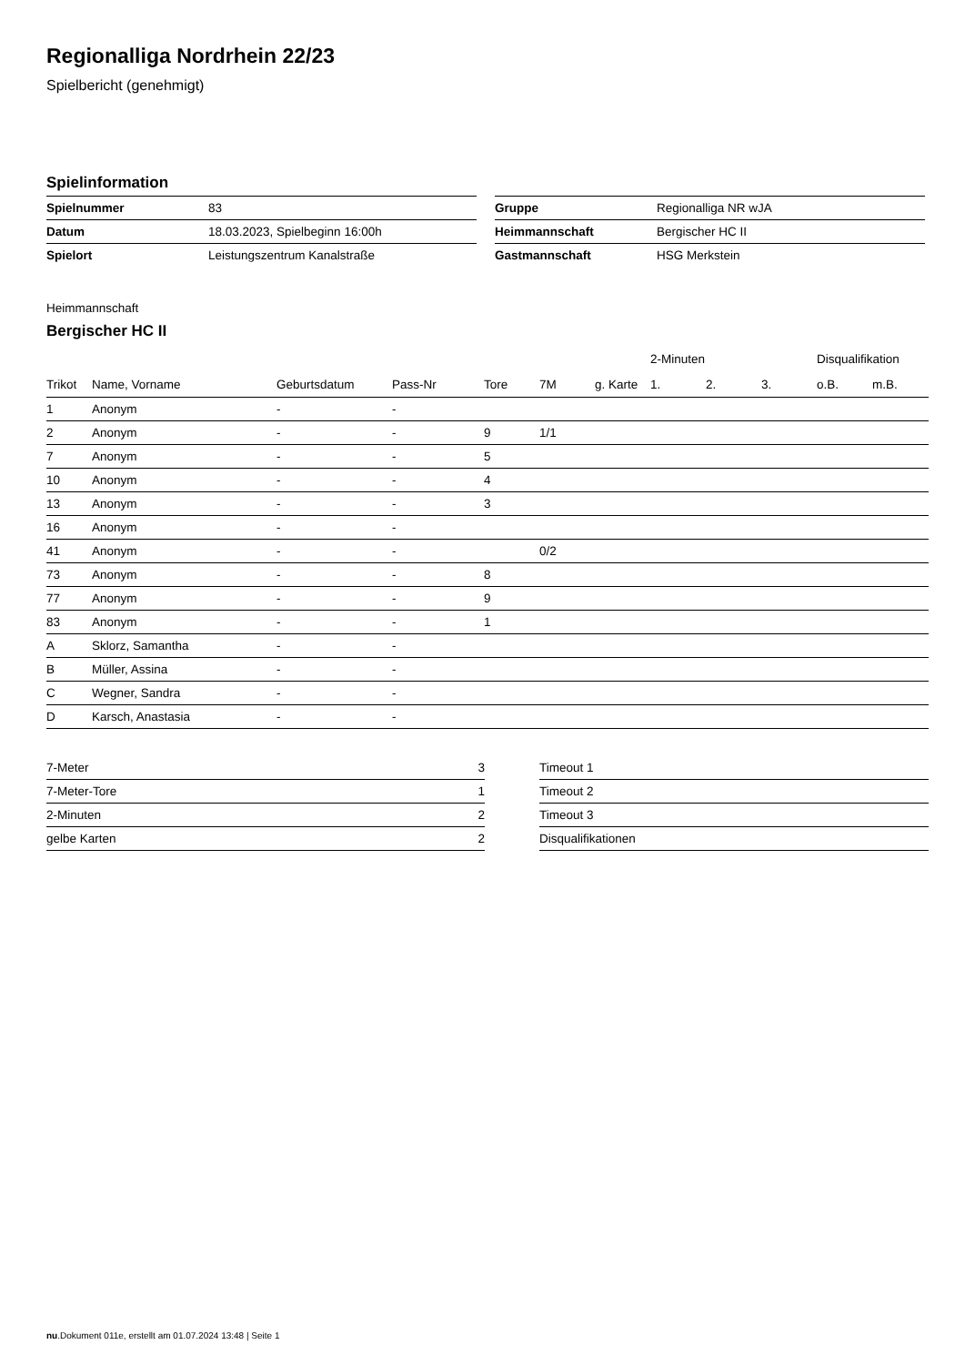Regionalliga Nordrhein 22/23
Spielbericht (genehmigt)
Spielinformation
| Spielnummer | 83 |
| Datum | 18.03.2023, Spielbeginn 16:00h |
| Spielort | Leistungszentrum Kanalstraße |
| Gruppe | Regionalliga NR wJA |
| Heimmannschaft | Bergischer HC II |
| Gastmannschaft | HSG Merkstein |
Heimmannschaft
Bergischer HC II
| | | | | | | | 2-Minuten | | | Disqualifikation | |
| --- | --- | --- | --- | --- | --- | --- | --- | --- | --- | --- | --- |
| Trikot | Name, Vorname | Geburtsdatum | Pass-Nr | Tore | 7M | g. Karte | 1. | 2. | 3. | o.B. | m.B. |
| 1 | Anonym | - | - | | | | | | | | |
| 2 | Anonym | - | - | 9 | 1/1 | | | | | | |
| 7 | Anonym | - | - | 5 | | | | | | | |
| 10 | Anonym | - | - | 4 | | | | | | | |
| 13 | Anonym | - | - | 3 | | | | | | | |
| 16 | Anonym | - | - | | | | | | | | |
| 41 | Anonym | - | - | | 0/2 | | | | | | |
| 73 | Anonym | - | - | 8 | | | | | | | |
| 77 | Anonym | - | - | 9 | | | | | | | |
| 83 | Anonym | - | - | 1 | | | | | | | |
| A | Sklorz, Samantha | - | - | | | | | | | | |
| B | Müller, Assina | - | - | | | | | | | | |
| C | Wegner, Sandra | - | - | | | | | | | | |
| D | Karsch, Anastasia | - | - | | | | | | | | |
| 7-Meter | 3 |
| 7-Meter-Tore | 1 |
| 2-Minuten | 2 |
| gelbe Karten | 2 |
| Timeout 1 |
| Timeout 2 |
| Timeout 3 |
| Disqualifikationen |
nu.Dokument 011e, erstellt am 01.07.2024 13:48 | Seite 1